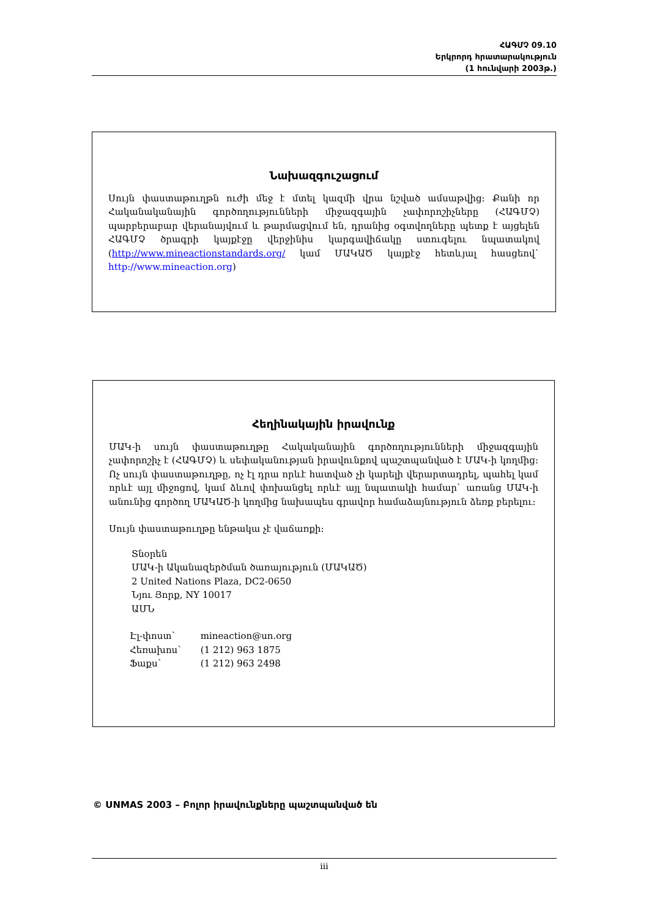ՀԱԳՄՉ 09.10
Երկրորդ հրատարակություն
(1 հունվարի 2003թ.)
Նախազգուշացում
Սույն փաստաթուղթն ուժի մեջ է մտել կազմի վրա նշված ամսաթվից: Քանի որ Հականականային գործողությունների միջազգային չափորոշիչները (ՀԱԳՄՉ) պարբերաբար վերանայվում և թարմացվում են, դրանից օգտվողները պետք է այցելեն ՀԱԳՄՉ ծրագրի կայքէջը վերջինիս կարգավիճակը ստուգելու նպատակով (http://www.mineactionstandards.org/ կամ ՄԱԿԱԾ կայքէջ հետևյալ հասցեով` http://www.mineaction.org)
Հեղինակային իրավունք
ՄԱԿ-ի սույն փաստաթուղթը Հակականային գործողությունների միջազգային չափորոշիչ է (ՀԱԳՄՉ) և սեփականության իրավունքով պաշտպանված է ՄԱԿ-ի կողմից: Ոչ սույն փաստաթուղթը, ոչ էլ դրա որևէ հատված չի կարելի վերարտադրել, պահել կամ որևէ այլ միջոցով, կամ ձևով փոխանցել որևէ այլ նպատակի համար` առանց ՄԱԿ-ի անունից գործող ՄԱԿԱԾ-ի կողմից նախապես գրավոր համաձայնություն ձեռք բերելու:
Սույն փաստաթուղթը ենթակա չէ վաճառքի:
Տնօրեն
ՄԱԿ-ի Ականազերծման ծառայություն (ՄԱԿԱԾ)
2 United Nations Plaza, DC2-0650
Նյու Յորք, NY 10017
ԱՄՆ
| Էլ-փոստ` | mineaction@un.org |
| Հեռախոս` | (1 212) 963 1875 |
| Ֆաքս` | (1 212) 963 2498 |
© UNMAS 2003 – Բոլոր իրավունքները պաշտպանված են
iii